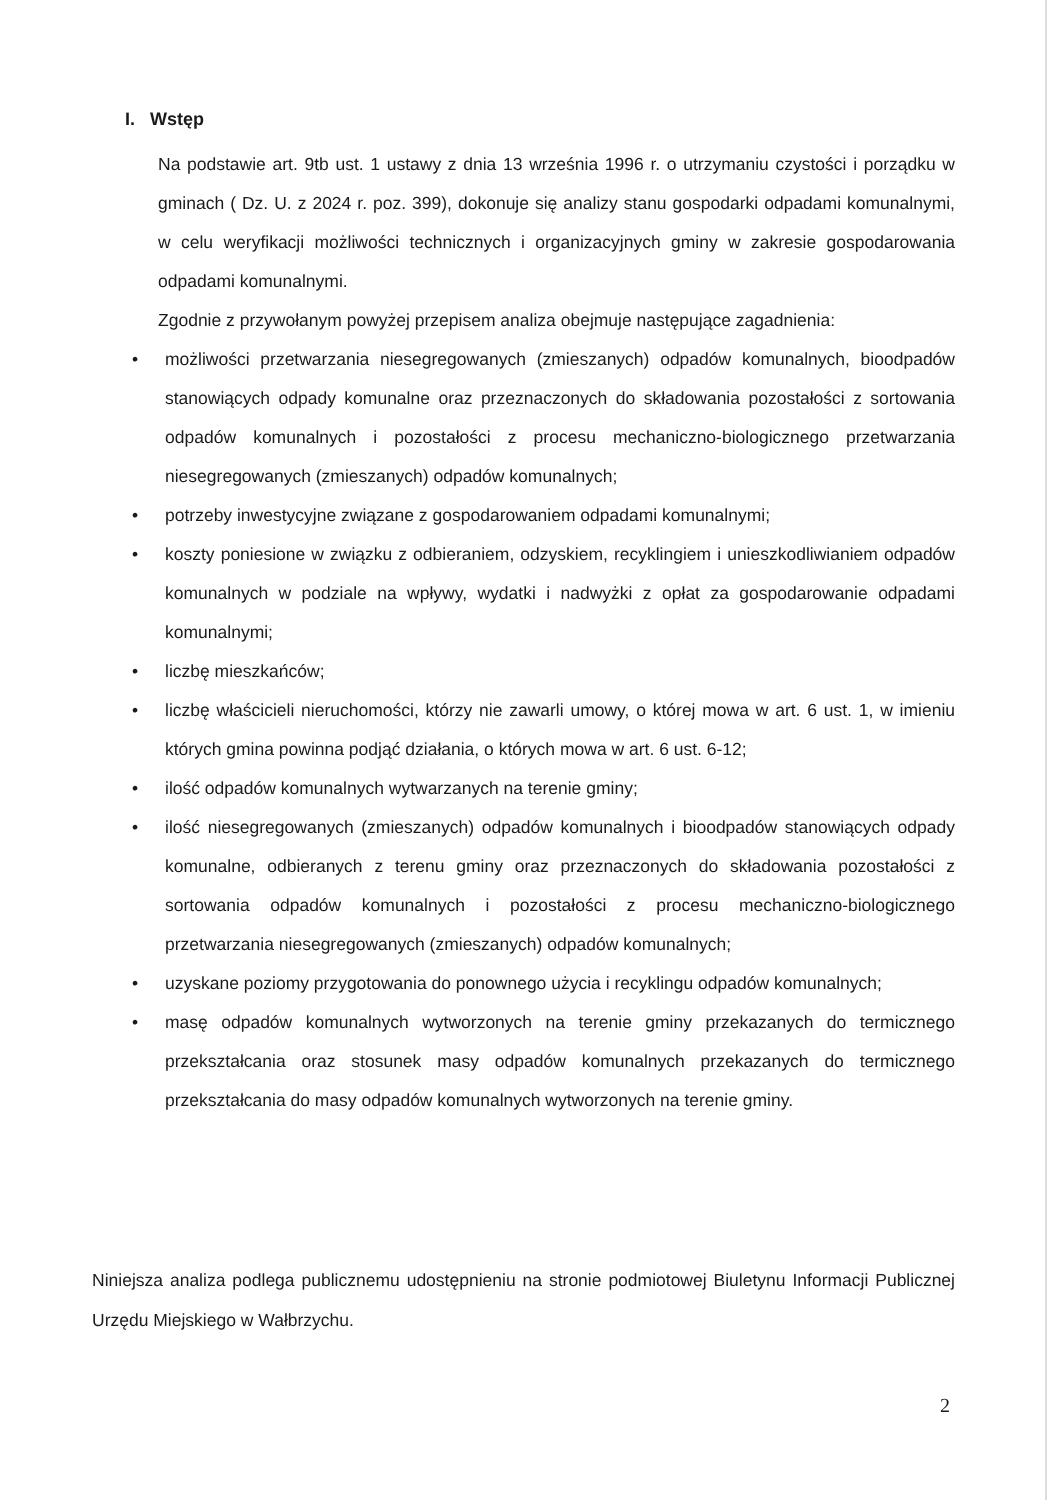I. Wstęp
Na podstawie art. 9tb ust. 1 ustawy z dnia 13 września 1996 r. o utrzymaniu czystości i porządku w gminach ( Dz. U. z 2024 r. poz. 399), dokonuje się analizy stanu gospodarki odpadami komunalnymi, w celu weryfikacji możliwości technicznych i organizacyjnych gminy w zakresie gospodarowania odpadami komunalnymi.
Zgodnie z przywołanym powyżej przepisem analiza obejmuje następujące zagadnienia:
• możliwości przetwarzania niesegregowanych (zmieszanych) odpadów komunalnych, bioodpadów stanowiących odpady komunalne oraz przeznaczonych do składowania pozostałości z sortowania odpadów komunalnych i pozostałości z procesu mechaniczno-biologicznego przetwarzania niesegregowanych (zmieszanych) odpadów komunalnych;
• potrzeby inwestycyjne związane z gospodarowaniem odpadami komunalnymi;
• koszty poniesione w związku z odbieraniem, odzyskiem, recyklingiem i unieszkodliwianiem odpadów komunalnych w podziale na wpływy, wydatki i nadwyżki z opłat za gospodarowanie odpadami komunalnymi;
• liczbę mieszkańców;
• liczbę właścicieli nieruchomości, którzy nie zawarli umowy, o której mowa w art. 6 ust. 1, w imieniu których gmina powinna podjąć działania, o których mowa w art. 6 ust. 6-12;
• ilość odpadów komunalnych wytwarzanych na terenie gminy;
• ilość niesegregowanych (zmieszanych) odpadów komunalnych i bioodpadów stanowiących odpady komunalne, odbieranych z terenu gminy oraz przeznaczonych do składowania pozostałości z sortowania odpadów komunalnych i pozostałości z procesu mechaniczno-biologicznego przetwarzania niesegregowanych (zmieszanych) odpadów komunalnych;
• uzyskane poziomy przygotowania do ponownego użycia i recyklingu odpadów komunalnych;
• masę odpadów komunalnych wytworzonych na terenie gminy przekazanych do termicznego przekształcania oraz stosunek masy odpadów komunalnych przekazanych do termicznego przekształcania do masy odpadów komunalnych wytworzonych na terenie gminy.
Niniejsza analiza podlega publicznemu udostępnieniu na stronie podmiotowej Biuletynu Informacji Publicznej Urzędu Miejskiego w Wałbrzychu.
2